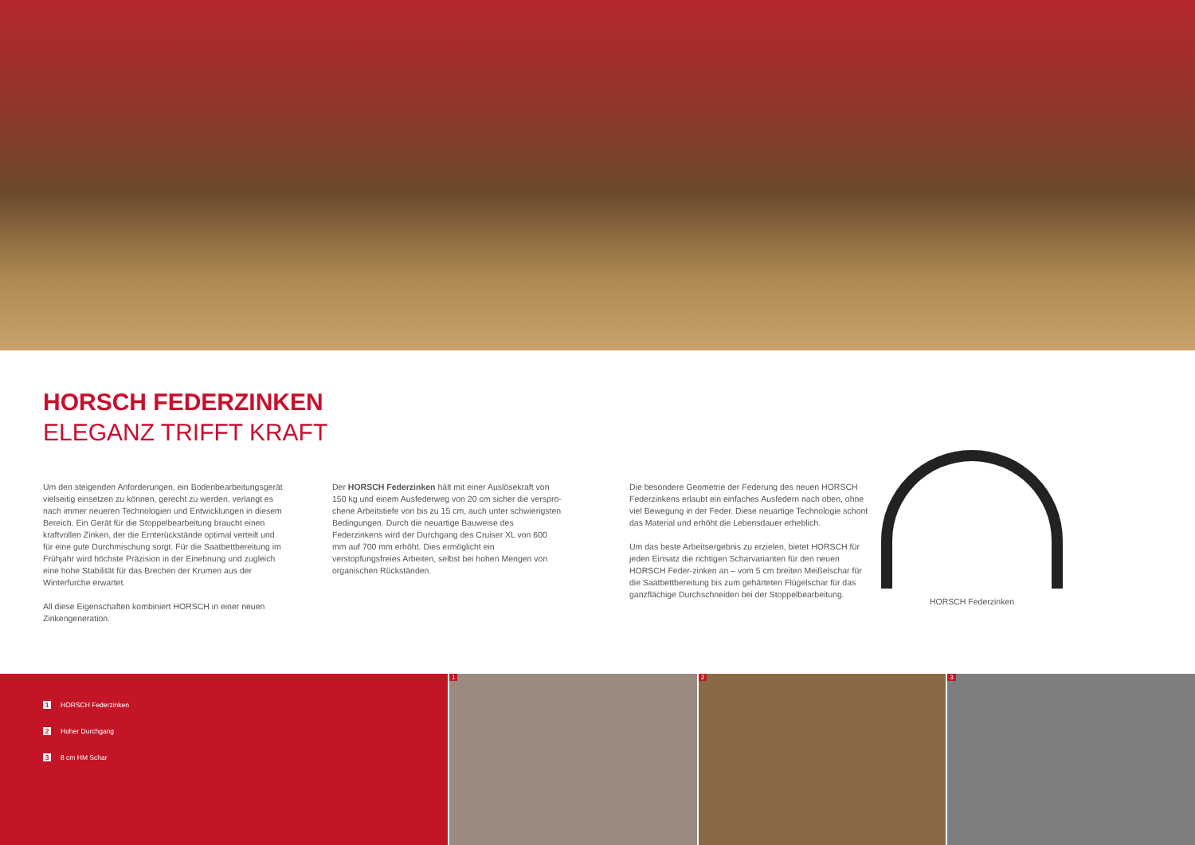HORSCH FEDERZINKEN
ELEGANZ TRIFFT KRAFT
Um den steigenden Anforderungen, ein Bodenbearbeitungsgerät vielseitig einsetzen zu können, gerecht zu werden, verlangt es nach immer neueren Technologien und Entwicklungen in diesem Bereich. Ein Gerät für die Stoppelbearbeitung braucht einen kraftvollen Zinken, der die Ernterückstände optimal verteilt und für eine gute Durchmischung sorgt. Für die Saatbettbereitung im Frühjahr wird höchste Präzision in der Einebnung und zugleich eine hohe Stabilität für das Brechen der Krumen aus der Winterfurche erwartet.
All diese Eigenschaften kombiniert HORSCH in einer neuen Zinkengeneration.
Der HORSCH Federzinken hält mit einer Auslösekraft von 150 kg und einem Ausfederweg von 20 cm sicher die verspro-chene Arbeitstiefe von bis zu 15 cm, auch unter schwierigsten Bedingungen. Durch die neuartige Bauweise des Federzinkens wird der Durchgang des Cruiser XL von 600 mm auf 700 mm erhöht. Dies ermöglicht ein verstopfungsfreies Arbeiten, selbst bei hohen Mengen von organischen Rückständen.
Die besondere Geometrie der Federung des neuen HORSCH Federzinkens erlaubt ein einfaches Ausfedern nach oben, ohne viel Bewegung in der Feder. Diese neuartige Technologie schont das Material und erhöht die Lebensdauer erheblich.
Um das beste Arbeitsergebnis zu erzielen, bietet HORSCH für jeden Einsatz die richtigen Scharvarianten für den neuen HORSCH Feder-zinken an – vom 5 cm breiten Meißelschar für die Saatbettbereitung bis zum gehärteten Flügelschar für das ganzflächige Durchschneiden bei der Stoppelbearbeitung.
HORSCH Federzinken
1 HORSCH Federzinken
2 Hoher Durchgang
3 8 cm HM Schar
1 2 3